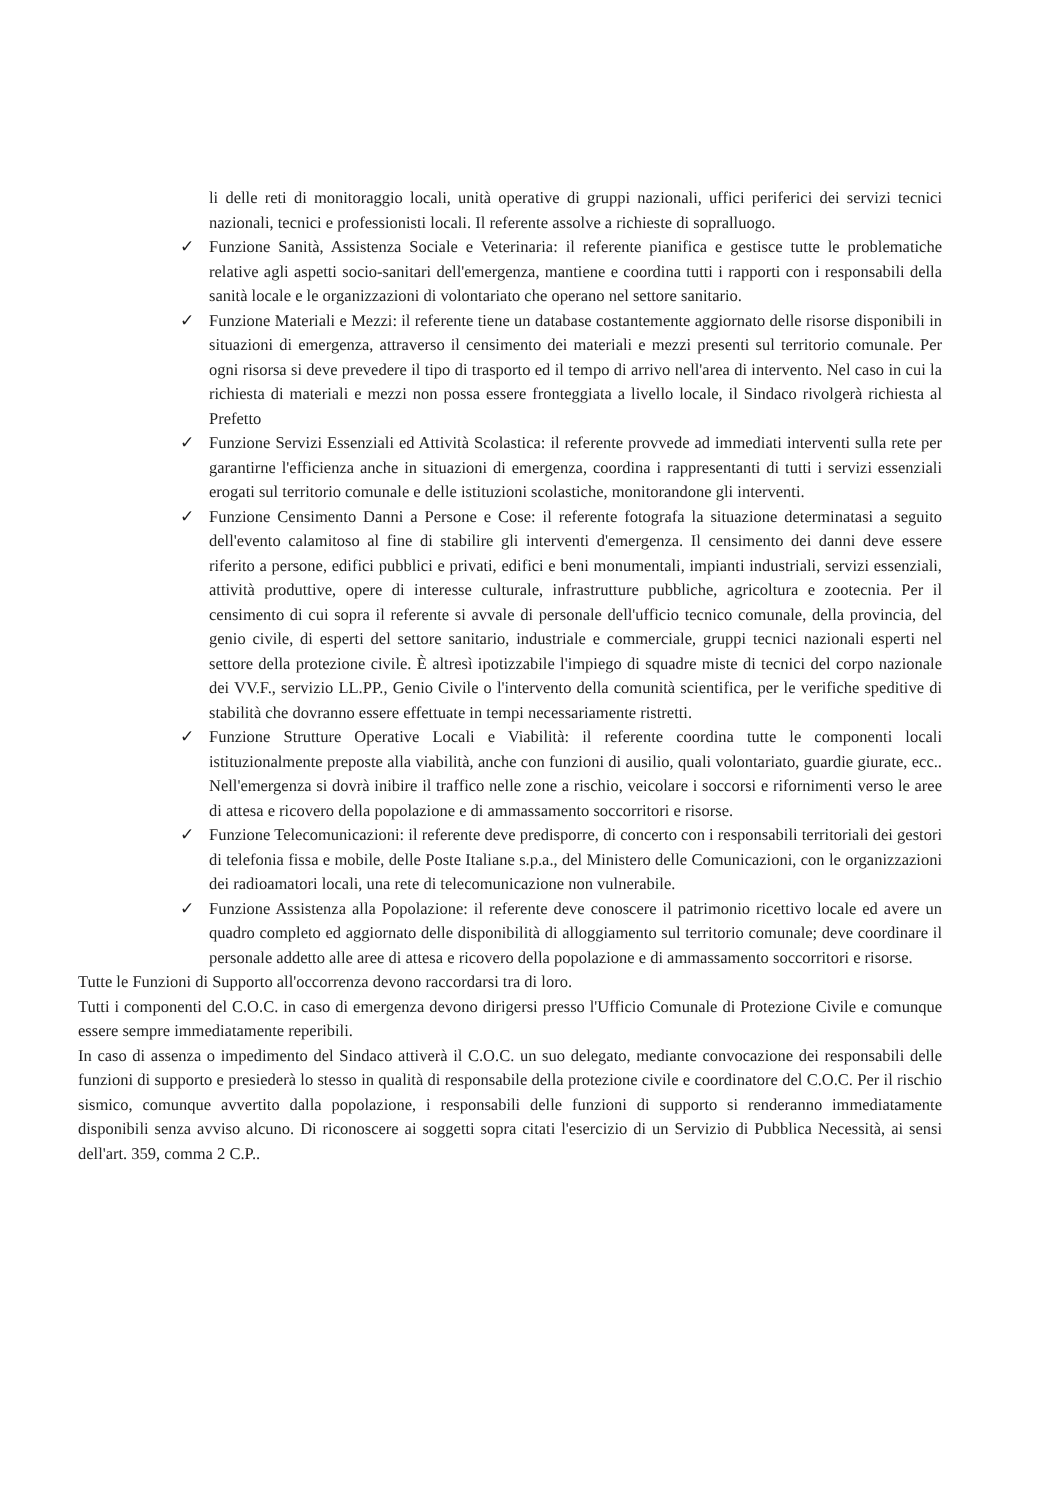li delle reti di monitoraggio locali, unità operative di gruppi nazionali, uffici periferici dei servizi tecnici nazionali, tecnici e professionisti locali. Il referente assolve a richieste di sopralluogo.
✓ Funzione Sanità, Assistenza Sociale e Veterinaria: il referente pianifica e gestisce tutte le problematiche relative agli aspetti socio-sanitari dell'emergenza, mantiene e coordina tutti i rapporti con i responsabili della sanità locale e le organizzazioni di volontariato che operano nel settore sanitario.
✓ Funzione Materiali e Mezzi: il referente tiene un database costantemente aggiornato delle risorse disponibili in situazioni di emergenza, attraverso il censimento dei materiali e mezzi presenti sul territorio comunale. Per ogni risorsa si deve prevedere il tipo di trasporto ed il tempo di arrivo nell'area di intervento. Nel caso in cui la richiesta di materiali e mezzi non possa essere fronteggiata a livello locale, il Sindaco rivolgerà richiesta al Prefetto
✓ Funzione Servizi Essenziali ed Attività Scolastica: il referente provvede ad immediati interventi sulla rete per garantirne l'efficienza anche in situazioni di emergenza, coordina i rappresentanti di tutti i servizi essenziali erogati sul territorio comunale e delle istituzioni scolastiche, monitorandone gli interventi.
✓ Funzione Censimento Danni a Persone e Cose: il referente fotografa la situazione determinatasi a seguito dell'evento calamitoso al fine di stabilire gli interventi d'emergenza. Il censimento dei danni deve essere riferito a persone, edifici pubblici e privati, edifici e beni monumentali, impianti industriali, servizi essenziali, attività produttive, opere di interesse culturale, infrastrutture pubbliche, agricoltura e zootecnia. Per il censimento di cui sopra il referente si avvale di personale dell'ufficio tecnico comunale, della provincia, del genio civile, di esperti del settore sanitario, industriale e commerciale, gruppi tecnici nazionali esperti nel settore della protezione civile. È altresì ipotizzabile l'impiego di squadre miste di tecnici del corpo nazionale dei VV.F., servizio LL.PP., Genio Civile o l'intervento della comunità scientifica, per le verifiche speditive di stabilità che dovranno essere effettuate in tempi necessariamente ristretti.
✓ Funzione Strutture Operative Locali e Viabilità: il referente coordina tutte le componenti locali istituzionalmente preposte alla viabilità, anche con funzioni di ausilio, quali volontariato, guardie giurate, ecc.. Nell'emergenza si dovrà inibire il traffico nelle zone a rischio, veicolare i soccorsi e rifornimenti verso le aree di attesa e ricovero della popolazione e di ammassamento soccorritori e risorse.
✓ Funzione Telecomunicazioni: il referente deve predisporre, di concerto con i responsabili territoriali dei gestori di telefonia fissa e mobile, delle Poste Italiane s.p.a., del Ministero delle Comunicazioni, con le organizzazioni dei radioamatori locali, una rete di telecomunicazione non vulnerabile.
✓ Funzione Assistenza alla Popolazione: il referente deve conoscere il patrimonio ricettivo locale ed avere un quadro completo ed aggiornato delle disponibilità di alloggiamento sul territorio comunale; deve coordinare il personale addetto alle aree di attesa e ricovero della popolazione e di ammassamento soccorritori e risorse.
Tutte le Funzioni di Supporto all'occorrenza devono raccordarsi tra di loro.
Tutti i componenti del C.O.C. in caso di emergenza devono dirigersi presso l'Ufficio Comunale di Protezione Civile e comunque essere sempre immediatamente reperibili.
In caso di assenza o impedimento del Sindaco attiverà il C.O.C. un suo delegato, mediante convocazione dei responsabili delle funzioni di supporto e presiederà lo stesso in qualità di responsabile della protezione civile e coordinatore del C.O.C. Per il rischio sismico, comunque avvertito dalla popolazione, i responsabili delle funzioni di supporto si renderanno immediatamente disponibili senza avviso alcuno. Di riconoscere ai soggetti sopra citati l'esercizio di un Servizio di Pubblica Necessità, ai sensi dell'art. 359, comma 2 C.P..